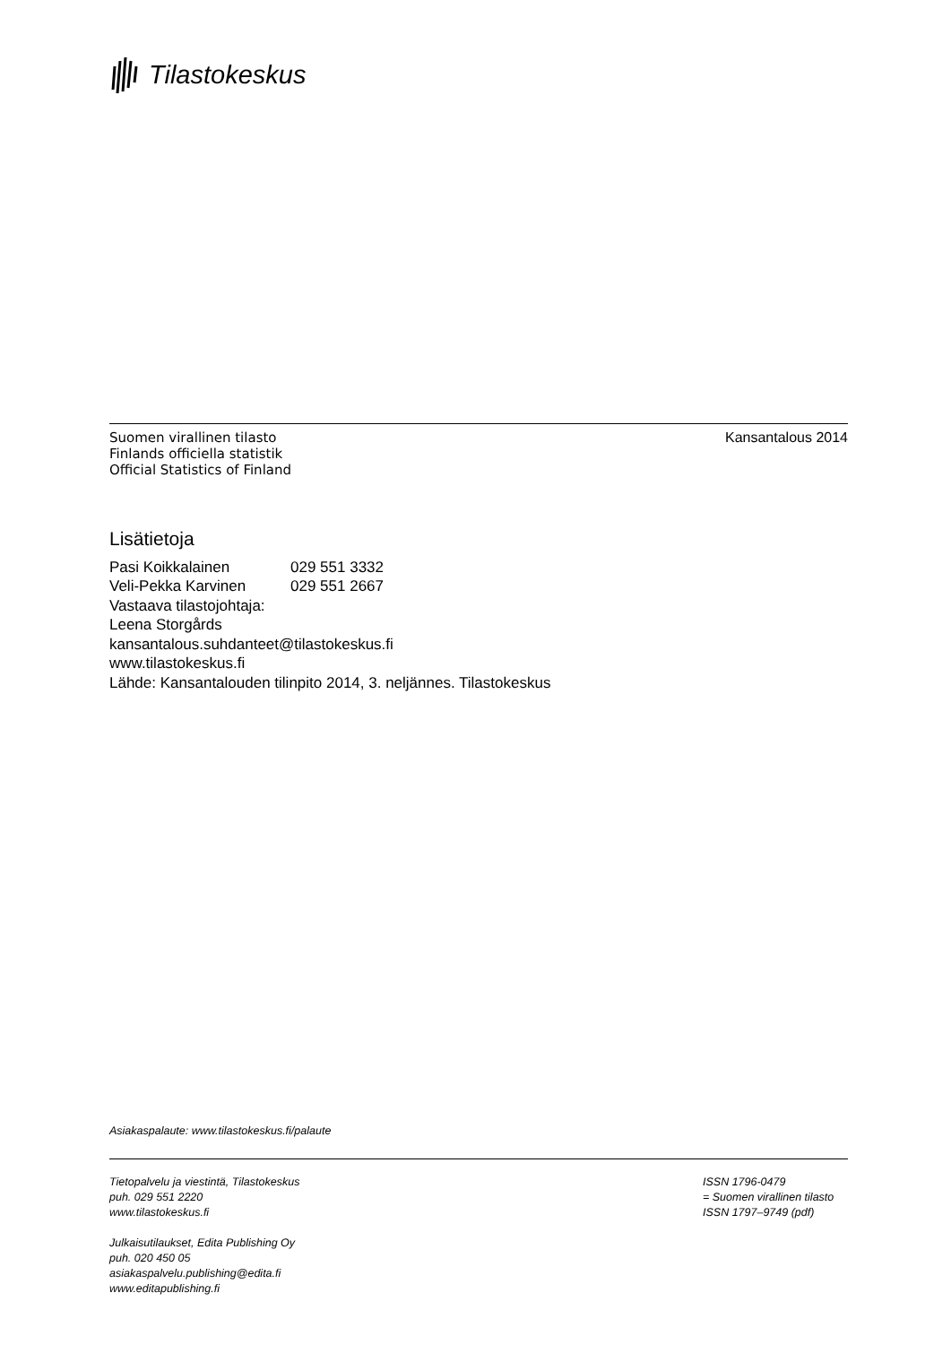Tilastokeskus
Suomen virallinen tilasto
Finlands officiella statistik
Official Statistics of Finland
Kansantalous 2014
Lisätietoja
Pasi Koikkalainen 029 551 3332
Veli-Pekka Karvinen 029 551 2667
Vastaava tilastojohtaja:
Leena Storgårds
kansantalous.suhdanteet@tilastokeskus.fi
www.tilastokeskus.fi
Lähde: Kansantalouden tilinpito 2014, 3. neljännes. Tilastokeskus
Asiakaspalaute: www.tilastokeskus.fi/palaute
Tietopalvelu ja viestintä, Tilastokeskus
puh. 029 551 2220
www.tilastokeskus.fi
Julkaisutilaukset, Edita Publishing Oy
puh. 020 450 05
asiakaspalvelu.publishing@edita.fi
www.editapublishing.fi
ISSN 1796-0479
= Suomen virallinen tilasto
ISSN 1797–9749 (pdf)